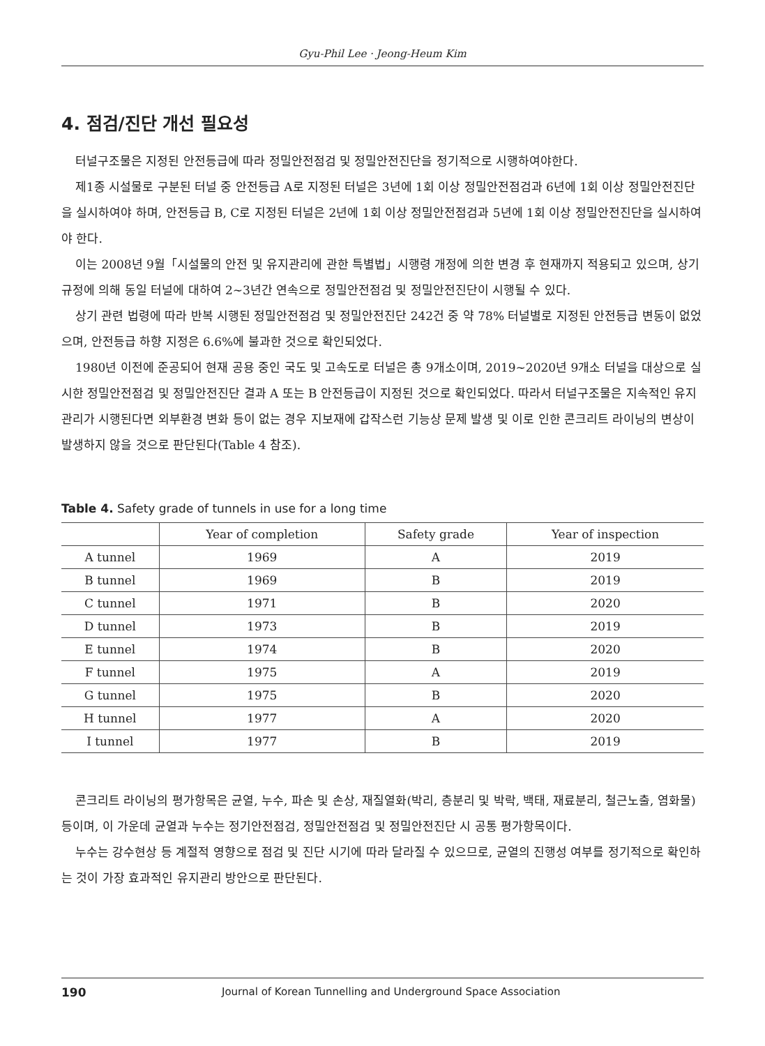Gyu-Phil Lee · Jeong-Heum Kim
4. 점검/진단 개선 필요성
터널구조물은 지정된 안전등급에 따라 정밀안전점검 및 정밀안전진단을 정기적으로 시행하여야한다.
제1종 시설물로 구분된 터널 중 안전등급 A로 지정된 터널은 3년에 1회 이상 정밀안전점검과 6년에 1회 이상 정밀안전진단을 실시하여야 하며, 안전등급 B, C로 지정된 터널은 2년에 1회 이상 정밀안전점검과 5년에 1회 이상 정밀안전진단을 실시하여야 한다.
이는 2008년 9월「시설물의 안전 및 유지관리에 관한 특별법」시행령 개정에 의한 변경 후 현재까지 적용되고 있으며, 상기 규정에 의해 동일 터널에 대하여 2~3년간 연속으로 정밀안전점검 및 정밀안전진단이 시행될 수 있다.
상기 관련 법령에 따라 반복 시행된 정밀안전점검 및 정밀안전진단 242건 중 약 78% 터널별로 지정된 안전등급 변동이 없었으며, 안전등급 하향 지정은 6.6%에 불과한 것으로 확인되었다.
1980년 이전에 준공되어 현재 공용 중인 국도 및 고속도로 터널은 총 9개소이며, 2019~2020년 9개소 터널을 대상으로 실시한 정밀안전점검 및 정밀안전진단 결과 A 또는 B 안전등급이 지정된 것으로 확인되었다. 따라서 터널구조물은 지속적인 유지관리가 시행된다면 외부환경 변화 등이 없는 경우 지보재에 갑작스런 기능상 문제 발생 및 이로 인한 콘크리트 라이닝의 변상이 발생하지 않을 것으로 판단된다(Table 4 참조).
Table 4. Safety grade of tunnels in use for a long time
| | Year of completion | Safety grade | Year of inspection |
| --- | --- | --- | --- |
| A tunnel | 1969 | A | 2019 |
| B tunnel | 1969 | B | 2019 |
| C tunnel | 1971 | B | 2020 |
| D tunnel | 1973 | B | 2019 |
| E tunnel | 1974 | B | 2020 |
| F tunnel | 1975 | A | 2019 |
| G tunnel | 1975 | B | 2020 |
| H tunnel | 1977 | A | 2020 |
| I tunnel | 1977 | B | 2019 |
콘크리트 라이닝의 평가항목은 균열, 누수, 파손 및 손상, 재질열화(박리, 층분리 및 박락, 백태, 재료분리, 철근노출, 염화물) 등이며, 이 가운데 균열과 누수는 정기안전점검, 정밀안전점검 및 정밀안전진단 시 공통 평가항목이다.
누수는 강수현상 등 계절적 영향으로 점검 및 진단 시기에 따라 달라질 수 있으므로, 균열의 진행성 여부를 정기적으로 확인하는 것이 가장 효과적인 유지관리 방안으로 판단된다.
190 Journal of Korean Tunnelling and Underground Space Association